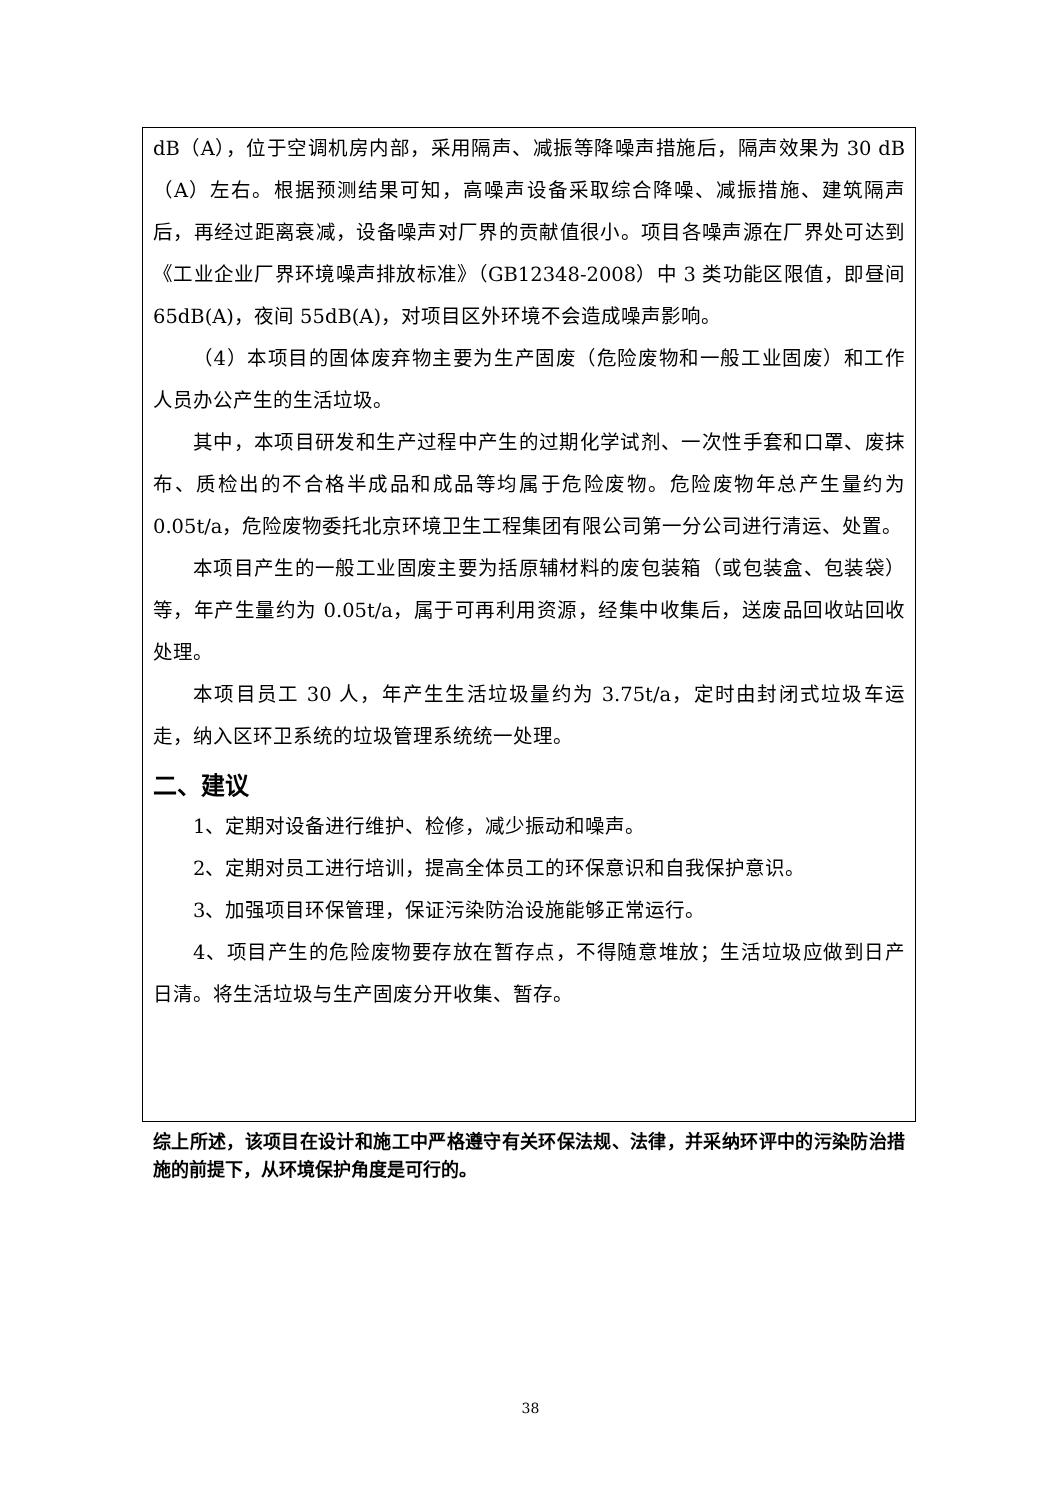dB（A），位于空调机房内部，采用隔声、减振等降噪声措施后，隔声效果为 30 dB（A）左右。根据预测结果可知，高噪声设备采取综合降噪、减振措施、建筑隔声后，再经过距离衰减，设备噪声对厂界的贡献值很小。项目各噪声源在厂界处可达到《工业企业厂界环境噪声排放标准》（GB12348-2008）中 3 类功能区限值，即昼间 65dB(A)，夜间 55dB(A)，对项目区外环境不会造成噪声影响。
（4）本项目的固体废弃物主要为生产固废（危险废物和一般工业固废）和工作人员办公产生的生活垃圾。
其中，本项目研发和生产过程中产生的过期化学试剂、一次性手套和口罩、废抹布、质检出的不合格半成品和成品等均属于危险废物。危险废物年总产生量约为 0.05t/a，危险废物委托北京环境卫生工程集团有限公司第一分公司进行清运、处置。
本项目产生的一般工业固废主要为括原辅材料的废包装箱（或包装盒、包装袋）等，年产生量约为 0.05t/a，属于可再利用资源，经集中收集后，送废品回收站回收处理。
本项目员工 30 人，年产生生活垃圾量约为 3.75t/a，定时由封闭式垃圾车运走，纳入区环卫系统的垃圾管理系统统一处理。
二、建议
1、定期对设备进行维护、检修，减少振动和噪声。
2、定期对员工进行培训，提高全体员工的环保意识和自我保护意识。
3、加强项目环保管理，保证污染防治设施能够正常运行。
4、项目产生的危险废物要存放在暂存点，不得随意堆放；生活垃圾应做到日产日清。将生活垃圾与生产固废分开收集、暂存。
综上所述，该项目在设计和施工中严格遵守有关环保法规、法律，并采纳环评中的污染防治措施的前提下，从环境保护角度是可行的。
38